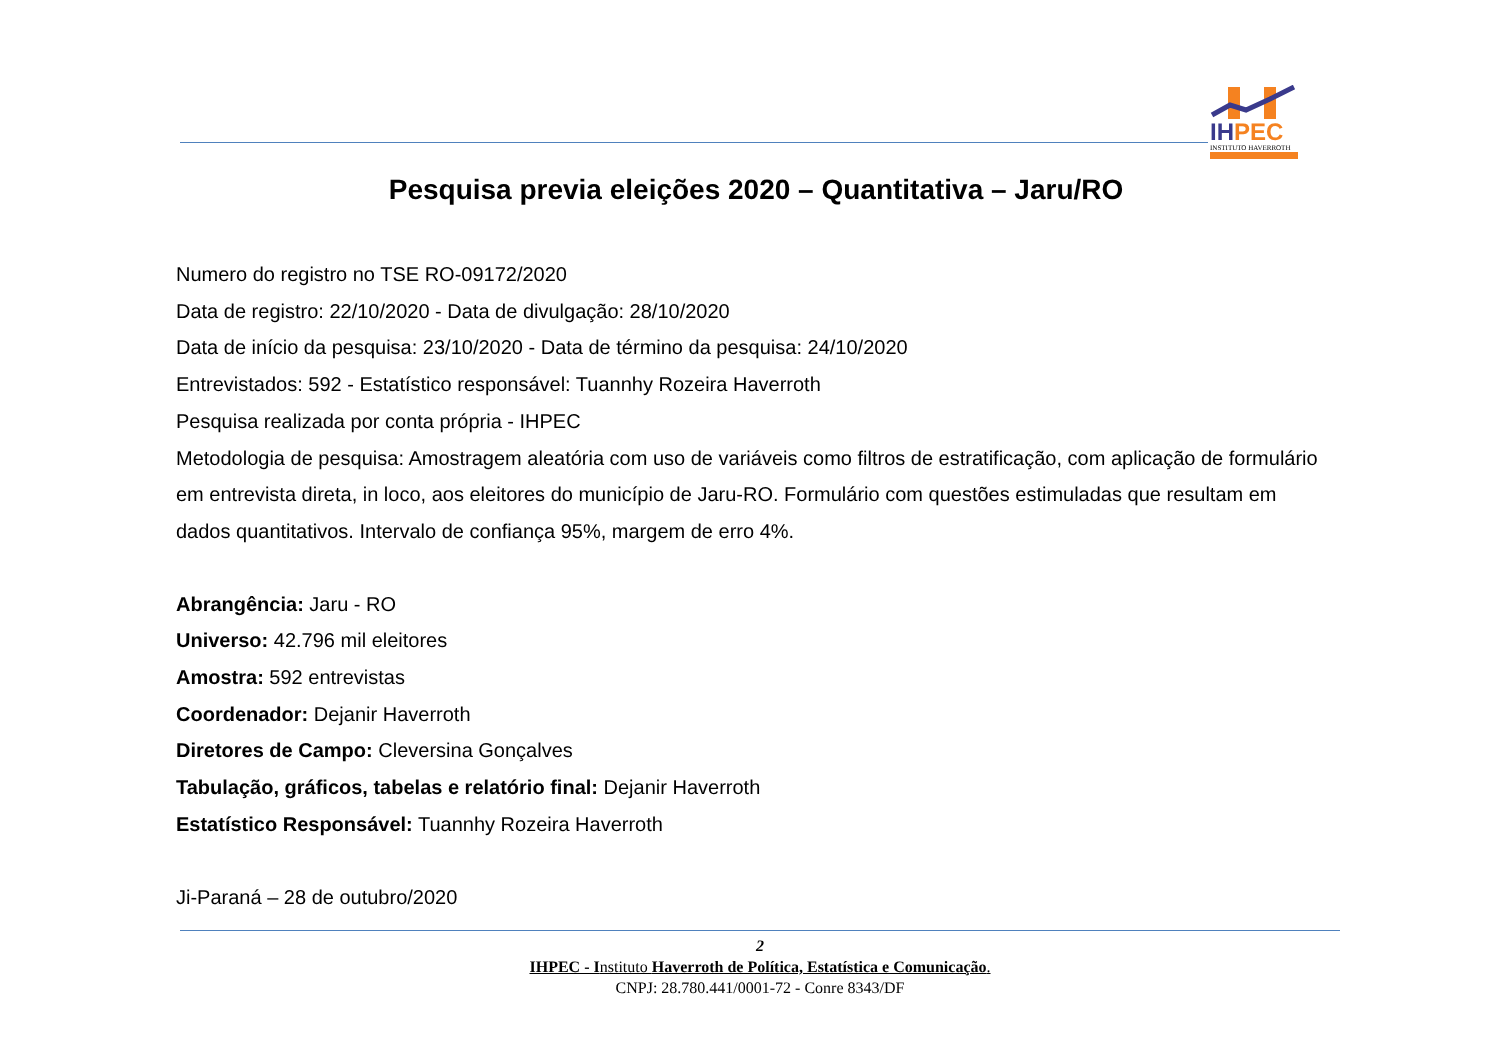IHPEC
INSTITUTO HAVERROTH
Pesquisa previa eleições 2020 – Quantitativa – Jaru/RO
Numero do registro no TSE RO-09172/2020
Data de registro: 22/10/2020 - Data de divulgação: 28/10/2020
Data de início da pesquisa: 23/10/2020 - Data de término da pesquisa: 24/10/2020
Entrevistados: 592 - Estatístico responsável: Tuannhy Rozeira Haverroth
Pesquisa realizada por conta própria - IHPEC
Metodologia de pesquisa: Amostragem aleatória com uso de variáveis como filtros de estratificação, com aplicação de formulário em entrevista direta, in loco, aos eleitores do município de Jaru-RO. Formulário com questões estimuladas que resultam em dados quantitativos. Intervalo de confiança 95%, margem de erro 4%.
Abrangência: Jaru - RO
Universo: 42.796 mil eleitores
Amostra: 592 entrevistas
Coordenador: Dejanir Haverroth
Diretores de Campo: Cleversina Gonçalves
Tabulação, gráficos, tabelas e relatório final: Dejanir Haverroth
Estatístico Responsável: Tuannhy Rozeira Haverroth
Ji-Paraná – 28 de outubro/2020
2
IHPEC - Instituto Haverroth de Política, Estatística e Comunicação.
CNPJ: 28.780.441/0001-72 - Conre 8343/DF